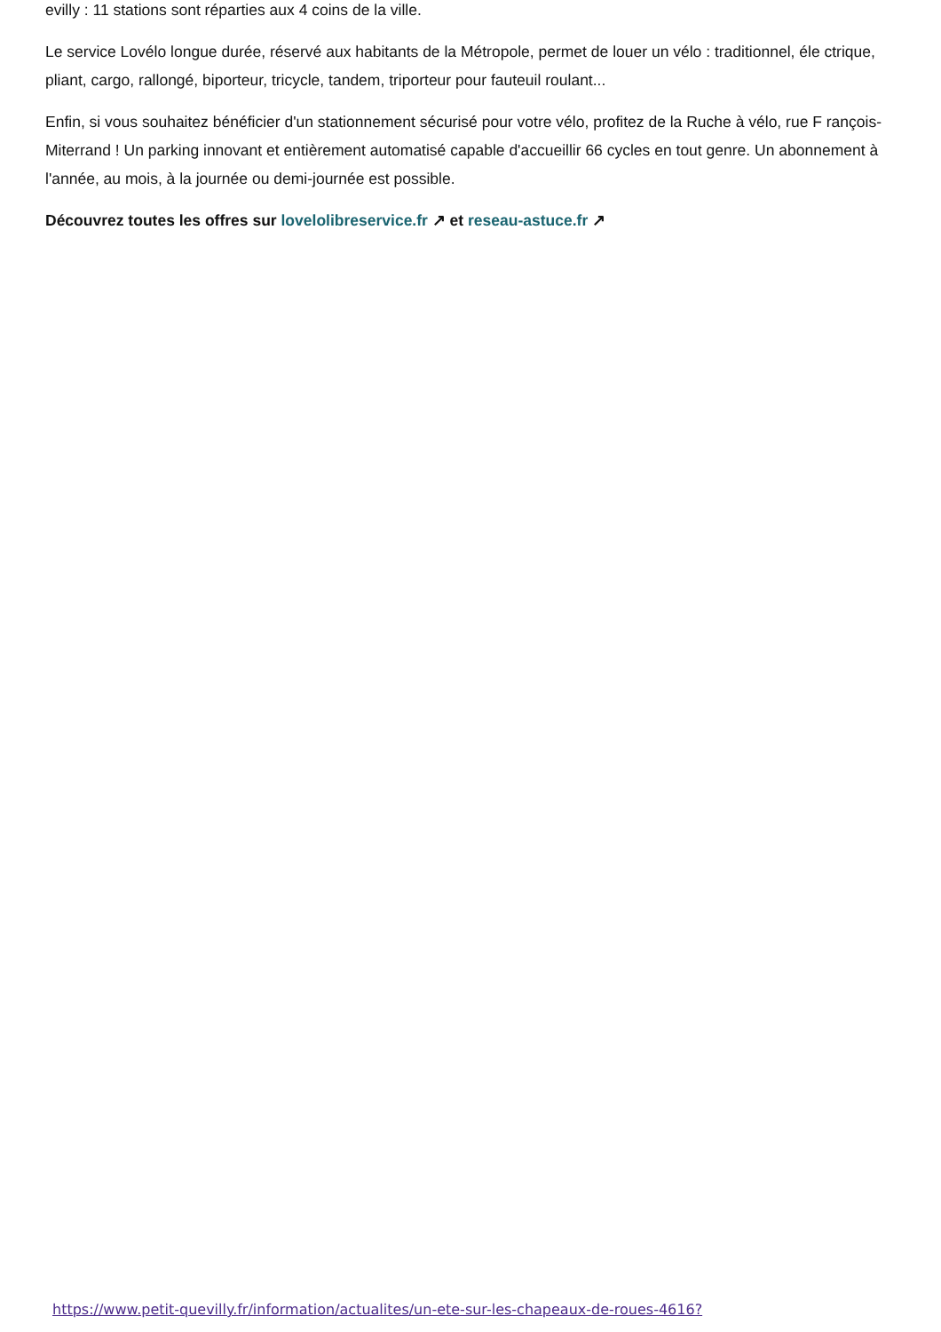evilly : 11 stations sont réparties aux 4 coins de la ville.
Le service Lovélo longue durée, réservé aux habitants de la Métropole, permet de louer un vélo : traditionnel, éle ctrique, pliant, cargo, rallongé, biporteur, tricycle, tandem, triporteur pour fauteuil roulant...
Enfin, si vous souhaitez bénéficier d'un stationnement sécurisé pour votre vélo, profitez de la Ruche à vélo, rue F rançois-Miterrand ! Un parking innovant et entièrement automatisé capable d'accueillir 66 cycles en tout genre. Un abonnement à l'année, au mois, à la journée ou demi-journée est possible.
Découvrez toutes les offres sur lovelolibreservice.fr ↗ et reseau-astuce.fr ↗
https://www.petit-quevilly.fr/information/actualites/un-ete-sur-les-chapeaux-de-roues-4616?